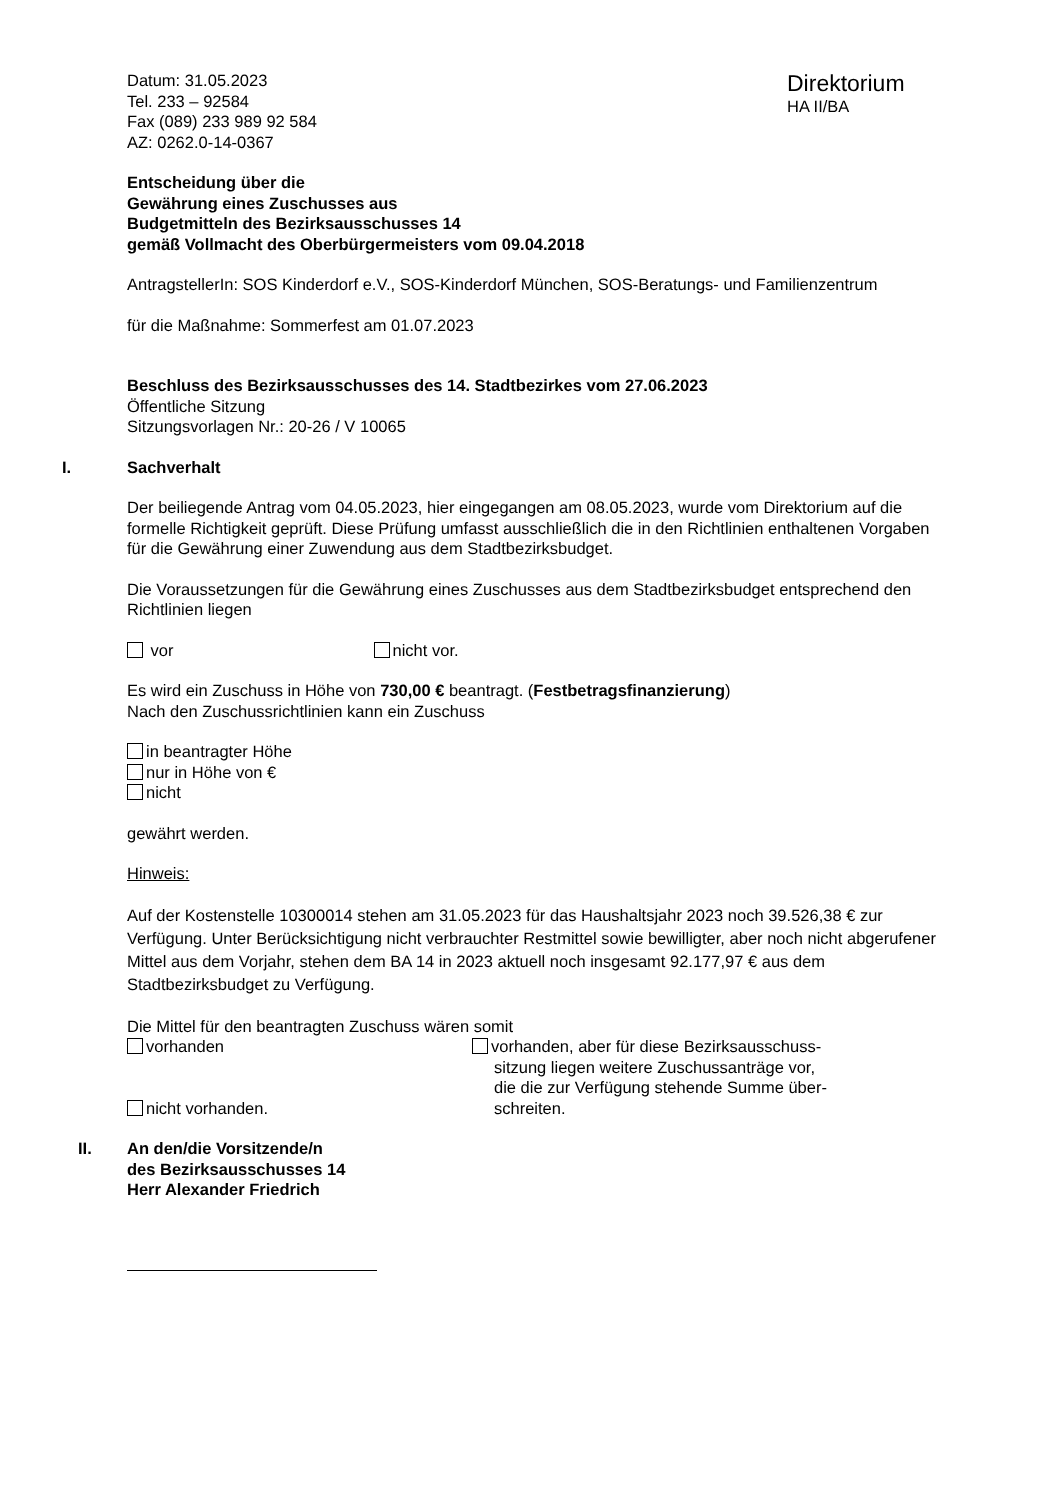Datum: 31.05.2023
Tel. 233 – 92584
Fax (089) 233 989 92 584
AZ: 0262.0-14-0367
Direktorium
HA II/BA
Entscheidung über die
Gewährung eines Zuschusses aus
Budgetmitteln des Bezirksausschusses 14
gemäß Vollmacht des Oberbürgermeisters vom 09.04.2018
AntragstellerIn: SOS Kinderdorf e.V., SOS-Kinderdorf München, SOS-Beratungs- und Familienzentrum
für die Maßnahme: Sommerfest am 01.07.2023
Beschluss des Bezirksausschusses des 14. Stadtbezirkes vom 27.06.2023
Öffentliche Sitzung
Sitzungsvorlagen Nr.: 20-26 / V 10065
I. Sachverhalt
Der beiliegende Antrag vom 04.05.2023, hier eingegangen am 08.05.2023, wurde vom Direktorium auf die formelle Richtigkeit geprüft. Diese Prüfung umfasst ausschließlich die in den Richtlinien enthaltenen Vorgaben für die Gewährung einer Zuwendung aus dem Stadtbezirksbudget.
Die Voraussetzungen für die Gewährung eines Zuschusses aus dem Stadtbezirksbudget entsprechend den Richtlinien liegen
vor nicht vor.
Es wird ein Zuschuss in Höhe von 730,00 € beantragt. (Festbetragsfinanzierung)
Nach den Zuschussrichtlinien kann ein Zuschuss
in beantragter Höhe
nur in Höhe von €
nicht
gewährt werden.
Hinweis:
Auf der Kostenstelle 10300014 stehen am 31.05.2023 für das Haushaltsjahr 2023 noch 39.526,38 € zur Verfügung. Unter Berücksichtigung nicht verbrauchter Restmittel sowie bewilligter, aber noch nicht abgerufener Mittel aus dem Vorjahr, stehen dem BA 14 in 2023 aktuell noch insgesamt 92.177,97 € aus dem Stadtbezirksbudget zu Verfügung.
Die Mittel für den beantragten Zuschuss wären somit
vorhanden
nicht vorhanden.
vorhanden, aber für diese Bezirksausschuss-
sitzung liegen weitere Zuschussanträge vor,
die die zur Verfügung stehende Summe über-
schreiten.
II. An den/die Vorsitzende/n
des Bezirksausschusses 14
Herr Alexander Friedrich